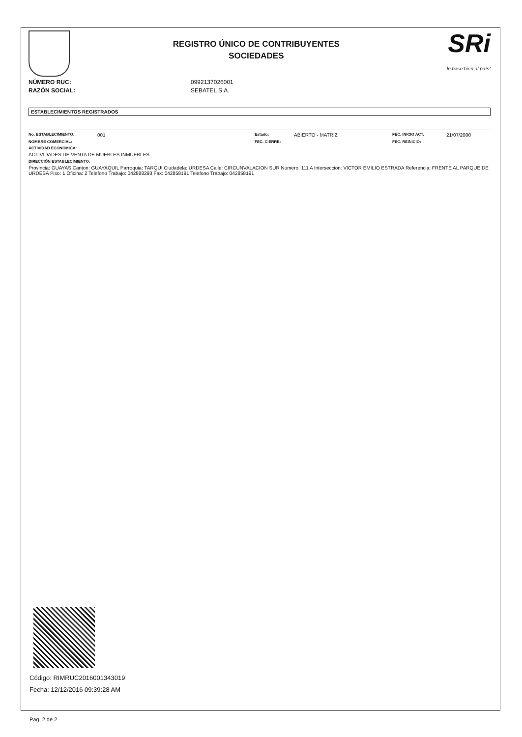REGISTRO ÚNICO DE CONTRIBUYENTES
SOCIEDADES
SRi...le hace bien al país!
NÚMERO RUC: 0992137026001
RAZÓN SOCIAL: SEBATEL S.A.
ESTABLECIMIENTOS REGISTRADOS
No. ESTABLECIMIENTO: 001 Estado: ABIERTO - MATRIZ FEC. INICIO ACT. 21/07/2000
NOMBRE COMERCIAL: FEC. CIERRE: FEC. REINICIO:
ACTIVIDAD ECONÓMICA:
ACTIVIDADES DE VENTA DE MUEBLES INMUEBLES
DIRECCIÓN ESTABLECIMIENTO:
Provincia: GUAYAS Canton: GUAYAQUIL Parroquia: TARQUI Ciudadela: URDESA Calle: CIRCUNVALACION SUR Numero: 111 A Interseccion: VICTOR EMILIO ESTRADA Referencia: FRENTE AL PARQUE DE URDESA Piso: 1 Oficina: 2 Telefono Trabajo: 042888293 Fax: 042858191 Telefono Trabajo: 042858191
Código: RIMRUC2016001343019
Fecha: 12/12/2016 09:39:28 AM
Pag. 2 de 2